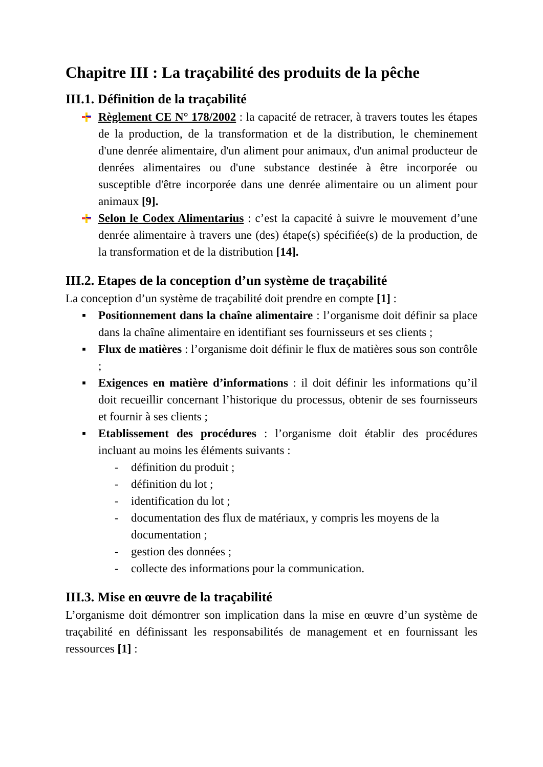Chapitre III : La traçabilité des produits de la pêche
III.1. Définition de la traçabilité
Règlement CE N° 178/2002 : la capacité de retracer, à travers toutes les étapes de la production, de la transformation et de la distribution, le cheminement d'une denrée alimentaire, d'un aliment pour animaux, d'un animal producteur de denrées alimentaires ou d'une substance destinée à être incorporée ou susceptible d'être incorporée dans une denrée alimentaire ou un aliment pour animaux [9].
Selon le Codex Alimentarius : c’est la capacité à suivre le mouvement d’une denrée alimentaire à travers une (des) étape(s) spécifiée(s) de la production, de la transformation et de la distribution [14].
III.2. Etapes de la conception d’un système de traçabilité
La conception d’un système de traçabilité doit prendre en compte [1] :
▪ Positionnement dans la chaîne alimentaire : l’organisme doit définir sa place dans la chaîne alimentaire en identifiant ses fournisseurs et ses clients ;
▪ Flux de matières : l’organisme doit définir le flux de matières sous son contrôle ;
▪ Exigences en matière d’informations : il doit définir les informations qu’il doit recueillir concernant l’historique du processus, obtenir de ses fournisseurs et fournir à ses clients ;
▪ Etablissement des procédures : l’organisme doit établir des procédures incluant au moins les éléments suivants :
- définition du produit ;
- définition du lot ;
- identification du lot ;
- documentation des flux de matériaux, y compris les moyens de la documentation ;
- gestion des données ;
- collecte des informations pour la communication.
III.3. Mise en œuvre de la traçabilité
L’organisme doit démontrer son implication dans la mise en œuvre d’un système de traçabilité en définissant les responsabilités de management et en fournissant les ressources [1] :